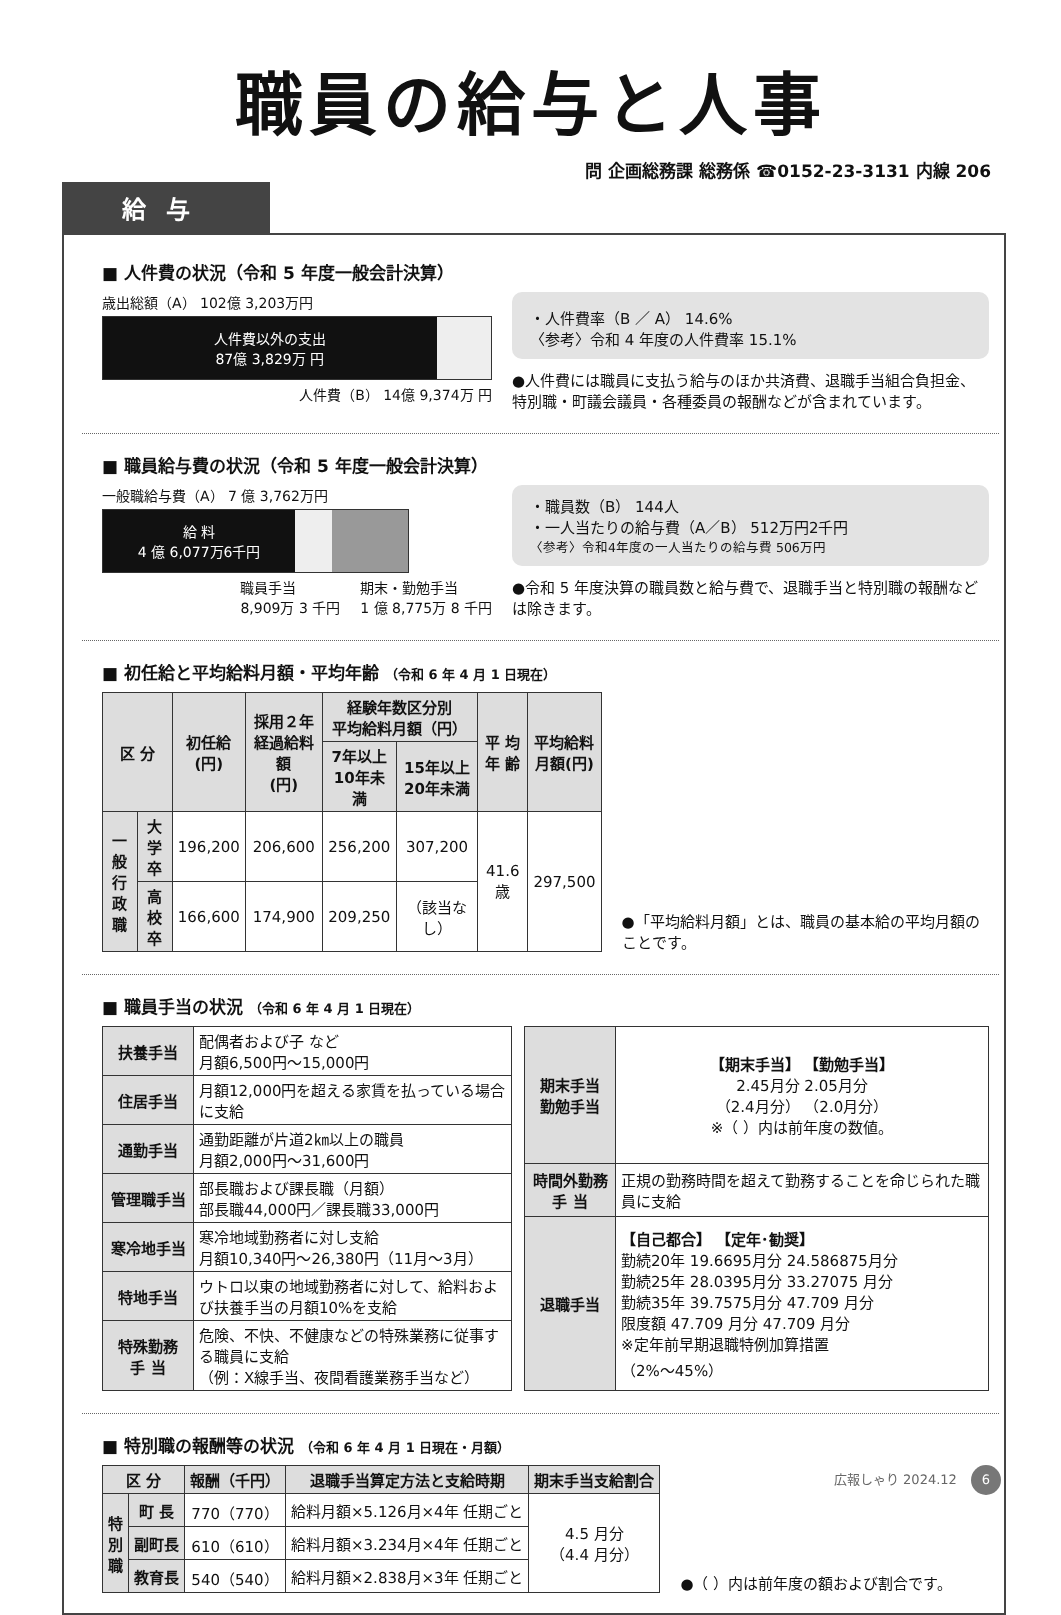職員の給与と人事
問 企画総務課 総務係 ☎0152-23-3131 内線 206
給与
■ 人件費の状況（令和 5 年度一般会計決算）
歳出総額（A） 102億 3,203万円
人件費以外の支出
87億 3,829万 円
人件費（B） 14億 9,374万 円
・人件費率（B ／ A） 14.6%
〈参考〉令和 4 年度の人件費率 15.1%
●人件費には職員に支払う給与のほか共済費、退職手当組合負担金、特別職・町議会議員・各種委員の報酬などが含まれています。
■ 職員給与費の状況（令和 5 年度一般会計決算）
一般職給与費（A） 7 億 3,762万円
給 料
4 億 6,077万6千円
職員手当
8,909万 3 千円 期末・勤勉手当
1 億 8,775万 8 千円
・職員数（B） 144人
・一人当たりの給与費（A／B） 512万円2千円
〈参考〉令和4年度の一人当たりの給与費 506万円
●令和 5 年度決算の職員数と給与費で、退職手当と特別職の報酬などは除きます。
■ 初任給と平均給料月額・平均年齢 （令和 6 年 4 月 1 日現在）
| 区 分 | | 初任給 (円) | 採用２年 経過給料額 (円) | 経験年数区分別 平均給料月額（円） | | 平 均 年 齢 | 平均給料 月額(円) |
| --- | --- | --- | --- | --- | --- | --- | --- |
| | | | | 7年以上 10年未満 | 15年以上 20年未満 | | |
| 一 般 行政職 | 大学卒 | 196,200 | 206,600 | 256,200 | 307,200 | 41.6 歳 | 297,500 |
| | 高校卒 | 166,600 | 174,900 | 209,250 | （該当なし） | | |
●「平均給料月額」とは、職員の基本給の平均月額のことです。
■ 職員手当の状況 （令和 6 年 4 月 1 日現在）
| 扶養手当 | 配偶者および子 など 月額6,500円～15,000円 |
| 住居手当 | 月額12,000円を超える家賃を払っている場合に支給 |
| 通勤手当 | 通勤距離が片道2㎞以上の職員 月額2,000円～31,600円 |
| 管理職手当 | 部長職および課長職（月額） 部長職44,000円／課長職33,000円 |
| 寒冷地手当 | 寒冷地域勤務者に対し支給 月額10,340円～26,380円（11月～3月） |
| 特地手当 | ウトロ以東の地域勤務者に対して、給料および扶養手当の月額10%を支給 |
| 特殊勤務 手 当 | 危険、不快、不健康などの特殊業務に従事する職員に支給 （例：X線手当、夜間看護業務手当など） |
| 期末手当 勤勉手当 | 【期末手当】 【勤勉手当】 2.45月分 2.05月分 （2.4月分） （2.0月分） ※（ ）内は前年度の数値。 |
| 時間外勤務 手 当 | 正規の勤務時間を超えて勤務することを命じられた職員に支給 |
| 退職手当 | 【自己都合】 【定年･勧奨】 勤続20年 19.6695月分 24.586875月分 勤続25年 28.0395月分 33.27075 月分 勤続35年 39.7575月分 47.709 月分 限度額 47.709 月分 47.709 月分 ※定年前早期退職特例加算措置 （2%～45%） |
■ 特別職の報酬等の状況 （令和 6 年 4 月 1 日現在・月額）
| 区 分 | | 報酬（千円） | 退職手当算定方法と支給時期 | 期末手当支給割合 |
| --- | --- | --- | --- | --- |
| 特 別 職 | 町 長 | 770（770） | 給料月額×5.126月×4年 任期ごと | 4.5 月分 （4.4 月分） |
| | 副町長 | 610（610） | 給料月額×3.234月×4年 任期ごと | |
| | 教育長 | 540（540） | 給料月額×2.838月×3年 任期ごと | |
●（ ）内は前年度の額および割合です。
広報しゃり 2024.12 6